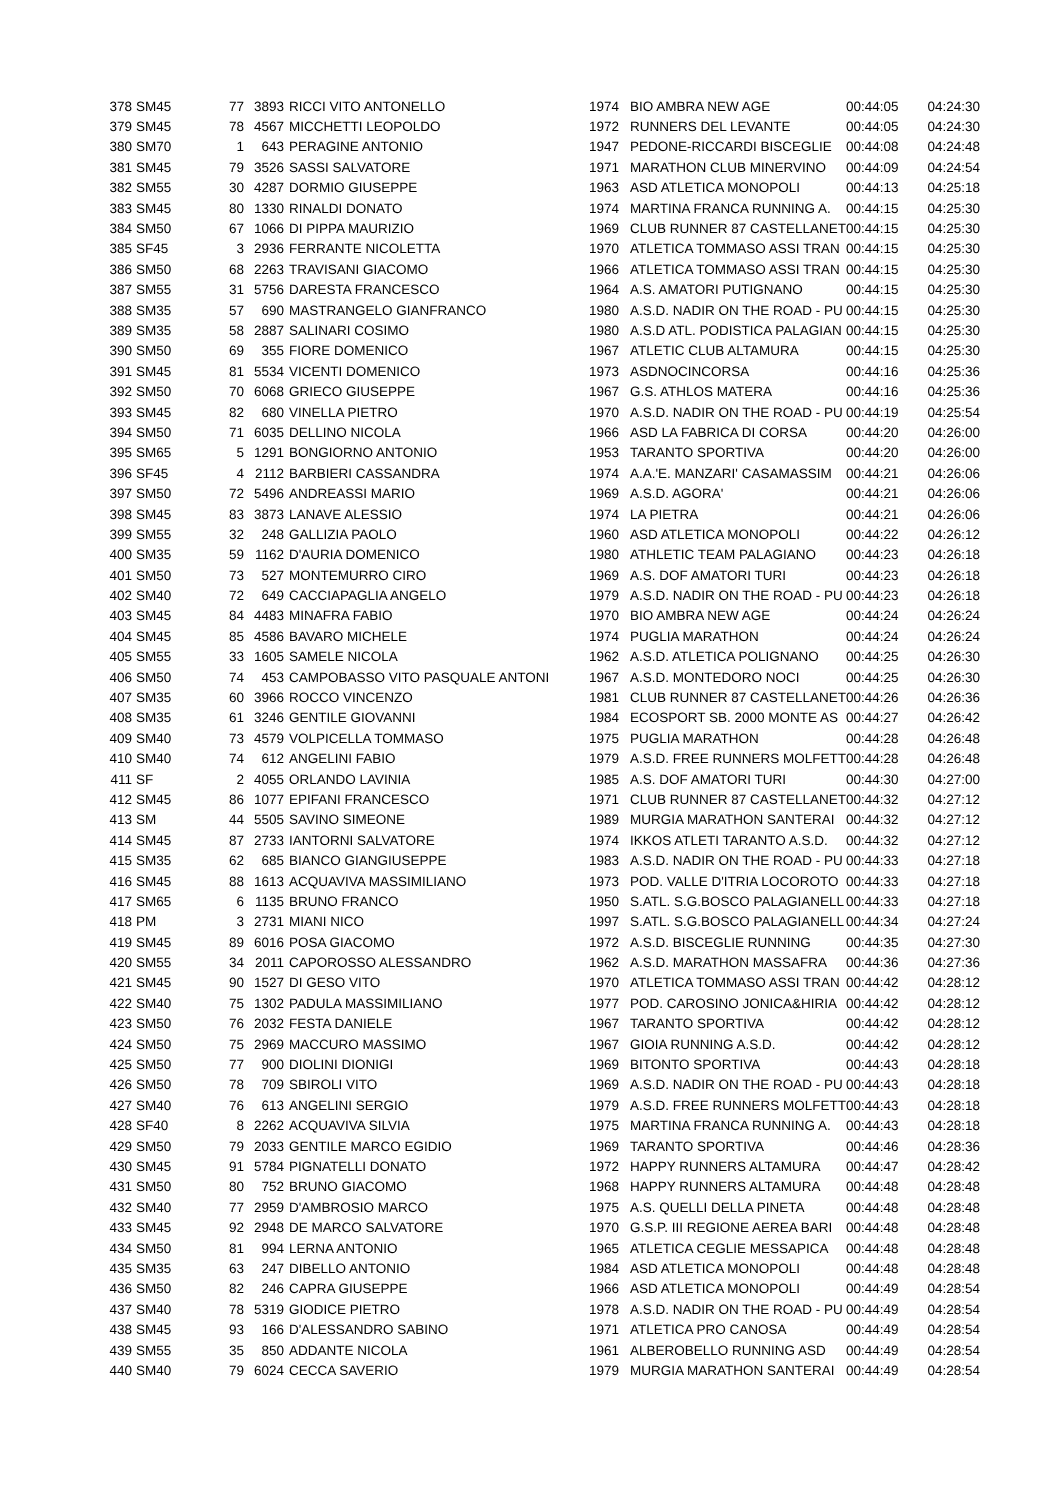| 378 | SM45 | 77 | 3893 | RICCI VITO ANTONELLO | 1974 | BIO AMBRA NEW AGE | 00:44:05 | 04:24:30 |
| 379 | SM45 | 78 | 4567 | MICCHETTI LEOPOLDO | 1972 | RUNNERS DEL LEVANTE | 00:44:05 | 04:24:30 |
| 380 | SM70 | 1 | 643 | PERAGINE ANTONIO | 1947 | PEDONE-RICCARDI BISCEGLIE | 00:44:08 | 04:24:48 |
| 381 | SM45 | 79 | 3526 | SASSI SALVATORE | 1971 | MARATHON CLUB MINERVINO | 00:44:09 | 04:24:54 |
| 382 | SM55 | 30 | 4287 | DORMIO GIUSEPPE | 1963 | ASD ATLETICA MONOPOLI | 00:44:13 | 04:25:18 |
| 383 | SM45 | 80 | 1330 | RINALDI DONATO | 1974 | MARTINA FRANCA RUNNING A. | 00:44:15 | 04:25:30 |
| 384 | SM50 | 67 | 1066 | DI PIPPA MAURIZIO | 1969 | CLUB RUNNER 87 CASTELLANET | 00:44:15 | 04:25:30 |
| 385 | SF45 | 3 | 2936 | FERRANTE NICOLETTA | 1970 | ATLETICA TOMMASO ASSI TRAN | 00:44:15 | 04:25:30 |
| 386 | SM50 | 68 | 2263 | TRAVISANI GIACOMO | 1966 | ATLETICA TOMMASO ASSI TRAN | 00:44:15 | 04:25:30 |
| 387 | SM55 | 31 | 5756 | DARESTA FRANCESCO | 1964 | A.S. AMATORI PUTIGNANO | 00:44:15 | 04:25:30 |
| 388 | SM35 | 57 | 690 | MASTRANGELO GIANFRANCO | 1980 | A.S.D. NADIR ON THE ROAD - PU | 00:44:15 | 04:25:30 |
| 389 | SM35 | 58 | 2887 | SALINARI COSIMO | 1980 | A.S.D ATL. PODISTICA PALAGIAN | 00:44:15 | 04:25:30 |
| 390 | SM50 | 69 | 355 | FIORE DOMENICO | 1967 | ATLETIC CLUB ALTAMURA | 00:44:15 | 04:25:30 |
| 391 | SM45 | 81 | 5534 | VICENTI DOMENICO | 1973 | ASDNOCINCORSA | 00:44:16 | 04:25:36 |
| 392 | SM50 | 70 | 6068 | GRIECO GIUSEPPE | 1967 | G.S. ATHLOS MATERA | 00:44:16 | 04:25:36 |
| 393 | SM45 | 82 | 680 | VINELLA PIETRO | 1970 | A.S.D. NADIR ON THE ROAD - PU | 00:44:19 | 04:25:54 |
| 394 | SM50 | 71 | 6035 | DELLINO NICOLA | 1966 | ASD LA FABRICA DI CORSA | 00:44:20 | 04:26:00 |
| 395 | SM65 | 5 | 1291 | BONGIORNO ANTONIO | 1953 | TARANTO SPORTIVA | 00:44:20 | 04:26:00 |
| 396 | SF45 | 4 | 2112 | BARBIERI CASSANDRA | 1974 | A.A.'E. MANZARI' CASAMASSIM | 00:44:21 | 04:26:06 |
| 397 | SM50 | 72 | 5496 | ANDREASSI MARIO | 1969 | A.S.D. AGORA' | 00:44:21 | 04:26:06 |
| 398 | SM45 | 83 | 3873 | LANAVE ALESSIO | 1974 | LA PIETRA | 00:44:21 | 04:26:06 |
| 399 | SM55 | 32 | 248 | GALLIZIA PAOLO | 1960 | ASD ATLETICA MONOPOLI | 00:44:22 | 04:26:12 |
| 400 | SM35 | 59 | 1162 | D'AURIA DOMENICO | 1980 | ATHLETIC TEAM PALAGIANO | 00:44:23 | 04:26:18 |
| 401 | SM50 | 73 | 527 | MONTEMURRO CIRO | 1969 | A.S. DOF AMATORI TURI | 00:44:23 | 04:26:18 |
| 402 | SM40 | 72 | 649 | CACCIAPAGLIA ANGELO | 1979 | A.S.D. NADIR ON THE ROAD - PU | 00:44:23 | 04:26:18 |
| 403 | SM45 | 84 | 4483 | MINAFRA FABIO | 1970 | BIO AMBRA NEW AGE | 00:44:24 | 04:26:24 |
| 404 | SM45 | 85 | 4586 | BAVARO MICHELE | 1974 | PUGLIA MARATHON | 00:44:24 | 04:26:24 |
| 405 | SM55 | 33 | 1605 | SAMELE NICOLA | 1962 | A.S.D. ATLETICA POLIGNANO | 00:44:25 | 04:26:30 |
| 406 | SM50 | 74 | 453 | CAMPOBASSO VITO PASQUALE ANTONI | 1967 | A.S.D. MONTEDORO NOCI | 00:44:25 | 04:26:30 |
| 407 | SM35 | 60 | 3966 | ROCCO VINCENZO | 1981 | CLUB RUNNER 87 CASTELLANET | 00:44:26 | 04:26:36 |
| 408 | SM35 | 61 | 3246 | GENTILE GIOVANNI | 1984 | ECOSPORT SB. 2000 MONTE AS | 00:44:27 | 04:26:42 |
| 409 | SM40 | 73 | 4579 | VOLPICELLA TOMMASO | 1975 | PUGLIA MARATHON | 00:44:28 | 04:26:48 |
| 410 | SM40 | 74 | 612 | ANGELINI FABIO | 1979 | A.S.D. FREE RUNNERS MOLFETT | 00:44:28 | 04:26:48 |
| 411 | SF | 2 | 4055 | ORLANDO LAVINIA | 1985 | A.S. DOF AMATORI TURI | 00:44:30 | 04:27:00 |
| 412 | SM45 | 86 | 1077 | EPIFANI FRANCESCO | 1971 | CLUB RUNNER 87 CASTELLANET | 00:44:32 | 04:27:12 |
| 413 | SM | 44 | 5505 | SAVINO SIMEONE | 1989 | MURGIA MARATHON SANTERAI | 00:44:32 | 04:27:12 |
| 414 | SM45 | 87 | 2733 | IANTORNI SALVATORE | 1974 | IKKOS ATLETI TARANTO A.S.D. | 00:44:32 | 04:27:12 |
| 415 | SM35 | 62 | 685 | BIANCO GIANGIUSEPPE | 1983 | A.S.D. NADIR ON THE ROAD - PU | 00:44:33 | 04:27:18 |
| 416 | SM45 | 88 | 1613 | ACQUAVIVA MASSIMILIANO | 1973 | POD. VALLE D'ITRIA LOCOROTO | 00:44:33 | 04:27:18 |
| 417 | SM65 | 6 | 1135 | BRUNO FRANCO | 1950 | S.ATL. S.G.BOSCO PALAGIANELL | 00:44:33 | 04:27:18 |
| 418 | PM | 3 | 2731 | MIANI NICO | 1997 | S.ATL. S.G.BOSCO PALAGIANELL | 00:44:34 | 04:27:24 |
| 419 | SM45 | 89 | 6016 | POSA GIACOMO | 1972 | A.S.D. BISCEGLIE RUNNING | 00:44:35 | 04:27:30 |
| 420 | SM55 | 34 | 2011 | CAPOROSSO ALESSANDRO | 1962 | A.S.D. MARATHON MASSAFRA | 00:44:36 | 04:27:36 |
| 421 | SM45 | 90 | 1527 | DI GESO VITO | 1970 | ATLETICA TOMMASO ASSI TRAN | 00:44:42 | 04:28:12 |
| 422 | SM40 | 75 | 1302 | PADULA MASSIMILIANO | 1977 | POD. CAROSINO JONICA&HIRIA | 00:44:42 | 04:28:12 |
| 423 | SM50 | 76 | 2032 | FESTA DANIELE | 1967 | TARANTO SPORTIVA | 00:44:42 | 04:28:12 |
| 424 | SM50 | 75 | 2969 | MACCURO MASSIMO | 1967 | GIOIA RUNNING A.S.D. | 00:44:42 | 04:28:12 |
| 425 | SM50 | 77 | 900 | DIOLINI DIONIGI | 1969 | BITONTO SPORTIVA | 00:44:43 | 04:28:18 |
| 426 | SM50 | 78 | 709 | SBIROLI VITO | 1969 | A.S.D. NADIR ON THE ROAD - PU | 00:44:43 | 04:28:18 |
| 427 | SM40 | 76 | 613 | ANGELINI SERGIO | 1979 | A.S.D. FREE RUNNERS MOLFETT | 00:44:43 | 04:28:18 |
| 428 | SF40 | 8 | 2262 | ACQUAVIVA SILVIA | 1975 | MARTINA FRANCA RUNNING A. | 00:44:43 | 04:28:18 |
| 429 | SM50 | 79 | 2033 | GENTILE MARCO EGIDIO | 1969 | TARANTO SPORTIVA | 00:44:46 | 04:28:36 |
| 430 | SM45 | 91 | 5784 | PIGNATELLI DONATO | 1972 | HAPPY RUNNERS ALTAMURA | 00:44:47 | 04:28:42 |
| 431 | SM50 | 80 | 752 | BRUNO GIACOMO | 1968 | HAPPY RUNNERS ALTAMURA | 00:44:48 | 04:28:48 |
| 432 | SM40 | 77 | 2959 | D'AMBROSIO MARCO | 1975 | A.S. QUELLI DELLA PINETA | 00:44:48 | 04:28:48 |
| 433 | SM45 | 92 | 2948 | DE MARCO SALVATORE | 1970 | G.S.P. III REGIONE AEREA BARI | 00:44:48 | 04:28:48 |
| 434 | SM50 | 81 | 994 | LERNA ANTONIO | 1965 | ATLETICA CEGLIE MESSAPICA | 00:44:48 | 04:28:48 |
| 435 | SM35 | 63 | 247 | DIBELLO ANTONIO | 1984 | ASD ATLETICA MONOPOLI | 00:44:48 | 04:28:48 |
| 436 | SM50 | 82 | 246 | CAPRA GIUSEPPE | 1966 | ASD ATLETICA MONOPOLI | 00:44:49 | 04:28:54 |
| 437 | SM40 | 78 | 5319 | GIODICE PIETRO | 1978 | A.S.D. NADIR ON THE ROAD - PU | 00:44:49 | 04:28:54 |
| 438 | SM45 | 93 | 166 | D'ALESSANDRO SABINO | 1971 | ATLETICA PRO CANOSA | 00:44:49 | 04:28:54 |
| 439 | SM55 | 35 | 850 | ADDANTE NICOLA | 1961 | ALBEROBELLO RUNNING ASD | 00:44:49 | 04:28:54 |
| 440 | SM40 | 79 | 6024 | CECCA SAVERIO | 1979 | MURGIA MARATHON SANTERAI | 00:44:49 | 04:28:54 |